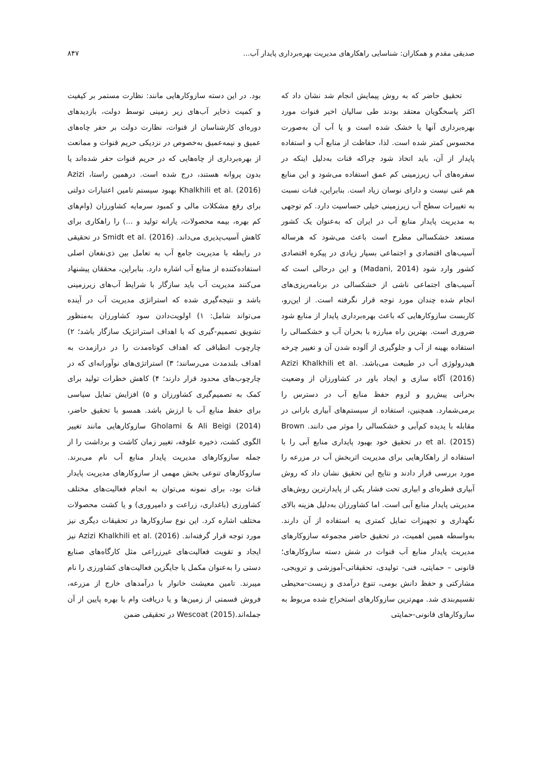صدیقی مقدم و همکاران: شناسایی راهکارهای مدیریت بهره‌برداری پایدار آب... ۸۴۷
تحقیق حاضر که به روش پیمایش انجام شد نشان داد که اکثر پاسخگویان معتقد بودند طی سالیان اخیر قنوات مورد بهره‌برداری آنها یا خشک شده است و یا آب آن به‌صورت محسوس کمتر شده است. لذا، حفاظت از منابع آب و استفاده پایدار از آن، باید اتخاذ شود چراکه قنات به‌دلیل اینکه در سفره‌های آب زیرزمینی کم عمق استفاده می‌شود و این منابع هم غنی نیست و دارای نوسان زیاد است. بنابراین، قنات نسبت به تغییرات سطح آب زیرزمینی خیلی حساسیت دارد. کم توجهی به مدیریت پایدار منابع آب در ایران که به‌عنوان یک کشور مستعد خشکسالی مطرح است باعث می‌شود که هرساله آسیب‌های اقتصادی و اجتماعی بسیار زیادی در پیکره اقتصادی کشور وارد شود (Madani, 2014) و این درحالی است که آسیب‌های اجتماعی ناشی از خشکسالی در برنامه‌ریزی‌های انجام شده چندان مورد توجه قرار نگرفته است. از این‌رو، کاربست سازوکارهایی که باعث بهره‌برداری پایدار از منابع شود ضروری است. بهترین راه مبارزه با بحران آب و خشکسالی را استفاده بهینه از آب و جلوگیری از آلوده شدن آن و تغییر چرخه هیدرولوژی آب در طبیعت می‌باشد. Azizi Khalkhili et al. (2016) آگاه سازی و ایجاد باور در کشاورزان از وضعیت بحرانی پیش‌رو و لزوم حفظ منابع آب در دسترس را برمی‌شمارد. همچنین، استفاده از سیستم‌های آبیاری بارانی در مقابله با پدیده کم‌آبی و خشکسالی را موثر می دانند. Brown et al. (2015) در تحقیق خود بهبود پایداری منابع آبی را با استفاده از راهکارهایی برای مدیریت اثربخش آب در مزرعه را مورد بررسی قرار دادند و نتایج این تحقیق نشان داد که روش آبیاری قطره‌ای و ابیاری تحت فشار یکی از پایدارترین روش‌های مدیریتی پایدار منابع آبی است. اما کشاورزان به‌دلیل هزینه بالای نگهداری و تجهیزات تمایل کمتری یه استفاده از آن دارند. به‌واسطه همین اهمیت، در تحقیق حاضر مجموعه سازوکارهای مدیریت پایدار منابع آب قنوات در شش دسته سازوکارهای؛ قانونی – حمایتی، فنی- تولیدی، تحقیقاتی-آموزشی و ترویجی، مشارکتی و حفظ دانش بومی، تنوع درآمدی و زیست-محیطی تقسیم‌بندی شد. مهم‌ترین سازوکارهای استخراج شده مربوط به سازوکارهای قانونی-حمایتی
بود. در این دسته سازوکارهایی مانند: نظارت مستمر بر کیفیت و کمیت ذخایر آب‌های زیر زمینی توسط دولت، بازدیدهای دوره‌ای کارشناسان از قنوات، نظارت دولت بر حفر چاه‌های عمیق و نیمه‌عمیق به‌خصوص در نزدیکی حریم قنوات و ممانعت از بهره‌برداری از چاه‌هایی که در حریم قنوات حفر شده‌اند یا بدون پروانه هستند، درج شده است. درهمین راستا، Azizi Khalkhili et al. (2016) بهبود سیستم تامین اعتبارات دولتی برای رفع مشکلات مالی و کمبود سرمایه کشاورزان (وام‌های کم بهره، بیمه محصولات، یارانه تولید و ...) را راهکاری برای کاهش آسیب‌پذیری می‌داند. Smidt et al. (2016) در تحقیقی در رابطه با مدیریت جامع آب به تعامل بین ذی‌نفعان اصلی استفاده‌کننده از منابع آب اشاره دارد. بنابراین، محققان پیشنهاد می‌کنند مدیریت آب باید سازگار با شرایط آب‌های زیرزمینی باشد و نتیجه‌گیری شده که استراتژی مدیریت آب در آینده می‌تواند شامل: ۱) اولویت‌دادن سود کشاورزان به‌منظور تشویق تصمیم-گیری که با اهداف استراتژیک سازگار باشد؛ ۲) چارچوب انطباقی که اهداف کوتاه‌مدت را در درازمدت به اهداف بلندمدت می‌رسانند؛ ۳) استراتژی‌های نوآورانه‌ای که در چارچوب‌های محدود قرار دارند؛ ۴) کاهش خطرات تولید برای کمک به تصمیم‌گیری کشاورزان و ۵) افزایش تمایل سیاسی برای حفظ منابع آب با ارزش باشد. همسو با تحقیق حاضر، Gholami & Ali Beigi (2014) سازوکارهایی مانند تغییر الگوی کشت، ذخیره علوفه، تغییر زمان کاشت و برداشت را از جمله سازوکارهای مدیریت پایدار منابع آب نام می‌برند. سازوکارهای تنوعی بخش مهمی از سازوکارهای مدیریت پایدار قنات بود، برای نمونه می‌توان به انجام فعالیت‌های مختلف کشاورزی (باغداری، زراعت و دامپروری) و یا کشت محصولات مختلف اشاره کرد. این نوع سازوکارها در تحقیقات دیگری نیز مورد توجه قرار گرفته‌اند. Azizi Khalkhili et al. (2016) نیز ایجاد و تقویت فعالیت‌های غیرزراعی مثل کارگاه‌های صنایع دستی را به‌عنوان مکمل یا جایگزین فعالیت‌های کشاورزی را نام میبرند. تامین معیشت خانوار با درآمدهای خارج از مزرعه، فروش قسمتی از زمین‌ها و یا دریافت وام با بهره پایین از آن جمله‌اند.Wescoat (2015) در تحقیقی ضمن